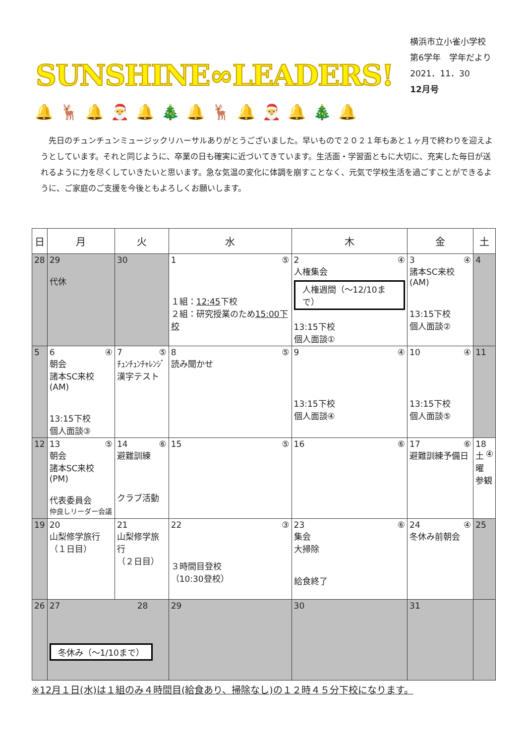SUNSHINE∞LEADERS!
横浜市立小雀小学校
第6学年　学年だより
2021．11．30
12月号
🔔🦌🔔🎅🔔🎄🔔🦌🔔🎅🔔🎄🔔
先日のチュンチュンミュージックリハーサルありがとうございました。早いもので２０２１年もあと１ヶ月で終わりを迎えようとしています。それと同じように、卒業の日も確実に近づいてきています。生活面・学習面ともに大切に、充実した毎日が送れるように力を尽くしていきたいと思います。急な気温の変化に体調を崩すことなく、元気で学校生活を過ごすことができるように、ご家庭のご支援を今後ともよろしくお願いします。
| 日 | 月 | 火 | 水 | 木 | 金 | 土 |
| --- | --- | --- | --- | --- | --- | --- |
| 28 | 29 代休 | 30 | 1 ⑤ １組： 12:45 下校 ２組：研究授業のため 15:00下校 | 2 ④ 人権集会 人権週間（～12/10まで） 13:15下校 個人面談① | 3 ④ 諸本SC来校(AM) 13:15下校 個人面談② | 4 |
| 5 | 6 ④ 朝会 諸本SC来校(AM) 13:15下校 個人面談③ | 7 ⑤ ﾁｭﾝﾁｭﾝﾁｬﾚﾝｼﾞ 漢字テスト | 8 ⑤ 読み聞かせ | 9 ④ 13:15下校 個人面談④ | 10 ④ 13:15下校 個人面談⑤ | 11 |
| 12 | 13 ⑤ 朝会 諸本SC来校(PM) 代表委員会 仲良しリーダー会議 | 14 ⑥ 避難訓練 クラブ活動 | 15 ⑤ | 16 ⑥ | 17 ⑥ 避難訓練予備日 | 18 ④ 土曜 参観 |
| 19 | 20 山梨修学旅行 （１日目） | 21 山梨修学旅行 （２日目） | 22 ③ ３時間目登校 （10:30登校） | 23 ⑥ 集会 大掃除 給食終了 | 24 ④ 冬休み前朝会 | 25 |
| 26 | 27 28 冬休み（～1/10まで） | | 29 | 30 | 31 | |
※12月１日(水)は１組のみ４時間目(給食あり、掃除なし)の１２時４５分下校になります。